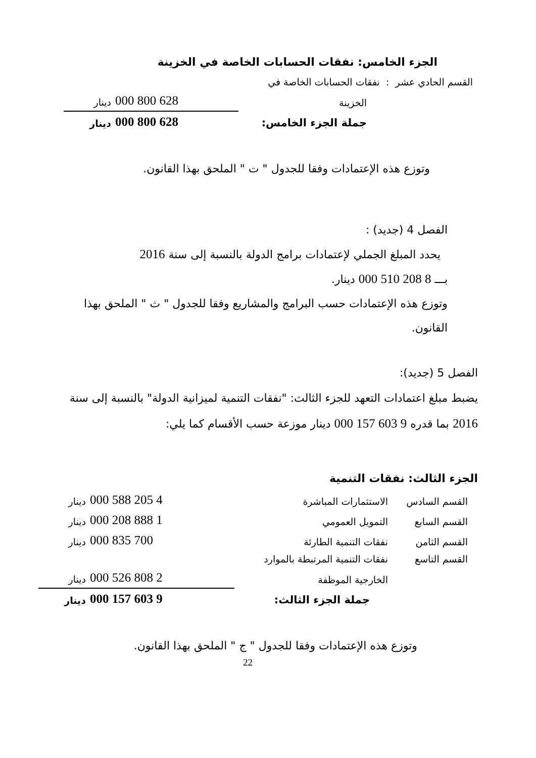الجزء الخامس: نفقات الحسابات الخاصة في الخزينة
| القسم الحادي عشر : نفقات الحسابات الخاصة في | | |
| الخزينة | 628 800 000 | دينار |
| جملة الجزء الخامس: | 628 800 000 | دينار |
وتوزع هذه الإعتمادات وفقا للجدول " ت " الملحق بهذا القانون.
الفصل 4 (جديد) :
يحدد المبلغ الجملي لإعتمادات برامج الدولة بالنسبة إلى سنة 2016
بـــ 8 208 510 000 دينار.
وتوزع هذه الإعتمادات حسب البرامج والمشاريع وفقا للجدول " ث " الملحق بهذا القانون.
الفصل 5 (جديد):
يضبط مبلغ اعتمادات التعهد للجزء الثالث: "نفقات التنمية لميزانية الدولة" بالنسبة إلى سنة 2016 بما قدره 9 603 157 000 دينار موزعة حسب الأقسام كما يلي:
الجزء الثالث: نفقات التنمية
| القسم السادس | الاستثمارات المباشرة | 4 205 588 000 | دينار |
| القسم السابع | التمويل العمومي | 1 888 208 000 | دينار |
| القسم الثامن | نفقات التنمية الطارئة | 700 835 000 | دينار |
| القسم التاسع | نفقات التنمية المرتبطة بالموارد | | |
| | الخارجية الموظفة | 2 808 526 000 | دينار |
| | جملة الجزء الثالث: | 9 603 157 000 | دينار |
وتوزع هذه الإعتمادات وفقا للجدول " ج " الملحق بهذا القانون.
22